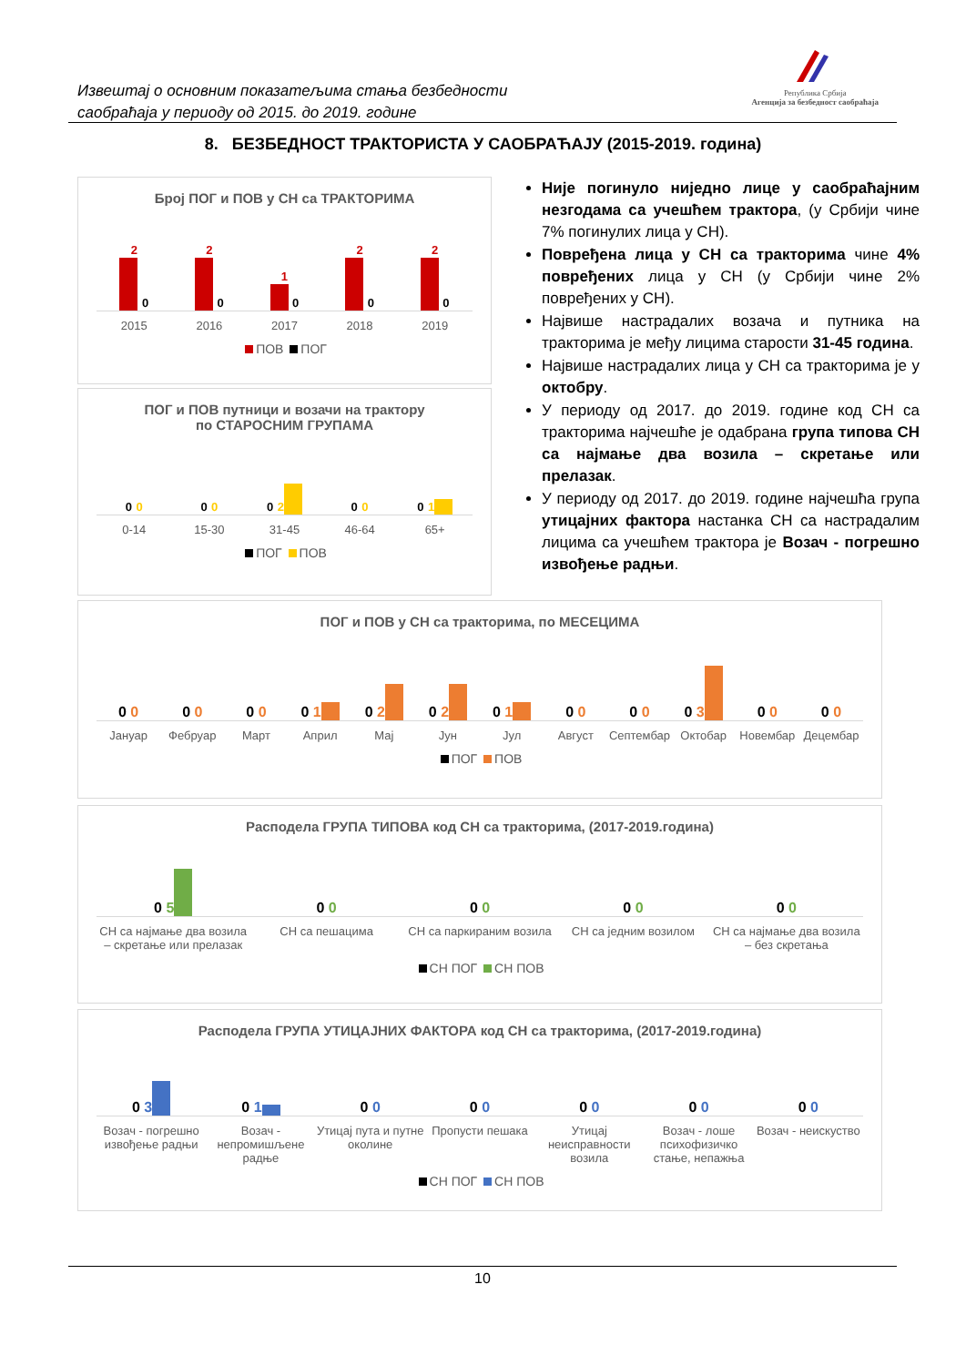Извештај о основним показатељима стања безбедности
саобраћаја у периоду од 2015. до 2019. године
Република Србија
Агенција за безбедност саобраћаја
8. БЕЗБЕДНОСТ ТРАКТОРИСТА У САОБРАЋАЈУ (2015-2019. година)
Број ПОГ и ПОВ у СН са ТРАКТОРИМА
2
0
2
0
1
0
2
0
2
0
2015 2016 2017 2018 2019
ПОВ ПОГ
ПОГ и ПОВ путници и возачи на трактору
по СТАРОСНИМ ГРУПАМА
0 0
0 0
0 2
0 0
0 1
0-14 15-30 31-45 46-64 65+
ПОГ ПОВ
Није погинуло ниједно лице у саобраћајним незгодама са учешћем трактора, (у Србији чине 7% погинулих лица у СН).
Повређена лица у СН са тракторима чине 4% повређених лица у СН (у Србији чине 2% повређених у СН).
Највише настрадалих возача и путника на тракторима је међу лицима старости 31-45 година.
Највише настрадалих лица у СН са тракторима је у октобру.
У периоду од 2017. до 2019. године код СН са тракторима најчешће је одабрана група типова СН са најмање два возила – скретање или прелазак.
У периоду од 2017. до 2019. године најчешћа група утицајних фактора настанка СН са настрадалим лицима са учешћем трактора је Возач - погрешно извођење радњи.
ПОГ и ПОВ у СН са тракторима, по МЕСЕЦИМА
0 0
0 0
0 0
0 1
0 2
0 2
0 1
0 0
0 0
0 3
0 0
0 0
Јануар Фебруар Март Април Мај Јун Јул Август Септембар Октобар Новембар Децембар
ПОГ ПОВ
Расподела ГРУПА ТИПОВА код СН са тракторима, (2017-2019.година)
0 5
0 0
0 0
0 0
0 0
СН са најмање два возила – скретање или прелазак СН са пешацима СН са паркираним возила СН са једним возилом СН са најмање два возила – без скретања
СН ПОГ СН ПОВ
Расподела ГРУПА УТИЦАЈНИХ ФАКТОРА код СН са тракторима, (2017-2019.година)
0 3
0 1
0 0
0 0
0 0
0 0
0 0
Возач - погрешно извођење радњи Возач - непромишљене радње Утицај пута и путне околине Пропусти пешака Утицај неисправности возила Возач - лоше психофизичко стање, непажња Возач - неискуство
СН ПОГ СН ПОВ
10